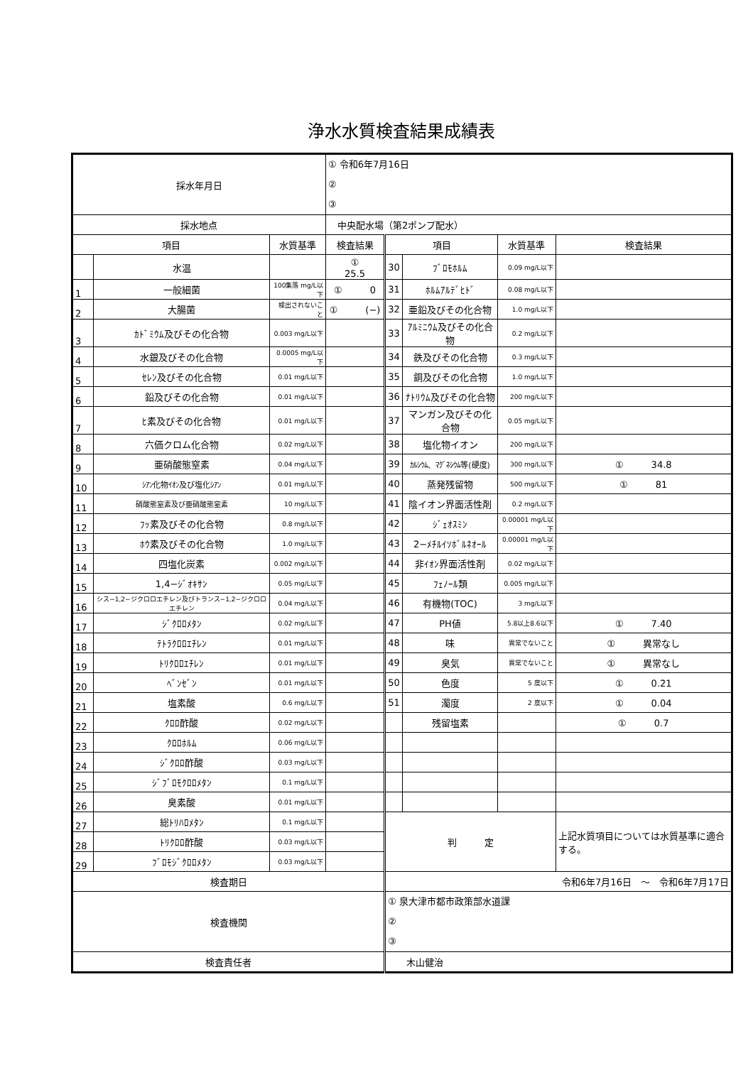浄水水質検査結果成績表
| 採水年月日 | | | ① 令和6年7月16日 ② ③ | | | | |
| 採水地点 | | | 中央配水場（第2ポンプ配水） | | | | |
| 項目 | | 水質基準 | 検査結果 | 項目 | | 水質基準 | 検査結果 |
| | 水温 | | ① 25.5 | 30 | ﾌﾞﾛﾓﾎﾙﾑ | 0.09 mg/L以下 | |
| 1 | 一般細菌 | 100集落 mg/L以下 | ① 0 | 31 | ﾎﾙﾑｱﾙﾃﾞﾋﾄﾞ | 0.08 mg/L以下 | |
| 2 | 大腸菌 | 検出されないこと | ① (−) | 32 | 亜鉛及びその化合物 | 1.0 mg/L以下 | |
| 3 | ｶﾄﾞﾐｳﾑ及びその化合物 | 0.003 mg/L以下 | | 33 | ｱﾙﾐﾆｳﾑ及びその化合物 | 0.2 mg/L以下 | |
| 4 | 水銀及びその化合物 | 0.0005 mg/L以下 | | 34 | 鉄及びその化合物 | 0.3 mg/L以下 | |
| 5 | ｾﾚﾝ及びその化合物 | 0.01 mg/L以下 | | 35 | 銅及びその化合物 | 1.0 mg/L以下 | |
| 6 | 鉛及びその化合物 | 0.01 mg/L以下 | | 36 | ﾅﾄﾘｳﾑ及びその化合物 | 200 mg/L以下 | |
| 7 | ﾋ素及びその化合物 | 0.01 mg/L以下 | | 37 | マンガン及びその化合物 | 0.05 mg/L以下 | |
| 8 | 六価クロム化合物 | 0.02 mg/L以下 | | 38 | 塩化物イオン | 200 mg/L以下 | |
| 9 | 亜硝酸態窒素 | 0.04 mg/L以下 | | 39 | ｶﾙｼｳﾑ、ﾏｸﾞﾈｼｳﾑ等(硬度) | 300 mg/L以下 | ① 34.8 |
| 10 | ｼｱﾝ化物ｲｵﾝ及び塩化ｼｱﾝ | 0.01 mg/L以下 | | 40 | 蒸発残留物 | 500 mg/L以下 | ① 81 |
| 11 | 硝酸態窒素及び亜硝酸態窒素 | 10 mg/L以下 | | 41 | 陰イオン界面活性剤 | 0.2 mg/L以下 | |
| 12 | ﾌｯ素及びその化合物 | 0.8 mg/L以下 | | 42 | ｼﾞｪｵｽﾐﾝ | 0.00001 mg/L以下 | |
| 13 | ﾎｳ素及びその化合物 | 1.0 mg/L以下 | | 43 | 2−ﾒﾁﾙｲｿﾎﾞﾙﾈｵｰﾙ | 0.00001 mg/L以下 | |
| 14 | 四塩化炭素 | 0.002 mg/L以下 | | 44 | 非ｲｵﾝ界面活性剤 | 0.02 mg/L以下 | |
| 15 | 1,4−ｼﾞｵｷｻﾝ | 0.05 mg/L以下 | | 45 | ﾌｪﾉｰﾙ類 | 0.005 mg/L以下 | |
| 16 | シス−1,2−ジクロロエチレン及びトランス−1,2−ジクロロエチレン | 0.04 mg/L以下 | | 46 | 有機物(TOC) | 3 mg/L以下 | |
| 17 | ｼﾞｸﾛﾛﾒﾀﾝ | 0.02 mg/L以下 | | 47 | PH値 | 5.8以上8.6以下 | ① 7.40 |
| 18 | ﾃﾄﾗｸﾛﾛｴﾁﾚﾝ | 0.01 mg/L以下 | | 48 | 味 | 異常でないこと | ① 異常なし |
| 19 | ﾄﾘｸﾛﾛｴﾁﾚﾝ | 0.01 mg/L以下 | | 49 | 臭気 | 異常でないこと | ① 異常なし |
| 20 | ﾍﾞﾝｾﾞﾝ | 0.01 mg/L以下 | | 50 | 色度 | 5 度以下 | ① 0.21 |
| 21 | 塩素酸 | 0.6 mg/L以下 | | 51 | 濁度 | 2 度以下 | ① 0.04 |
| 22 | ｸﾛﾛ酢酸 | 0.02 mg/L以下 | | | 残留塩素 | | ① 0.7 |
| 23 | ｸﾛﾛﾎﾙﾑ | 0.06 mg/L以下 | | | | | |
| 24 | ｼﾞｸﾛﾛ酢酸 | 0.03 mg/L以下 | | | | | |
| 25 | ｼﾞﾌﾞﾛﾓｸﾛﾛﾒﾀﾝ | 0.1 mg/L以下 | | | | | |
| 26 | 臭素酸 | 0.01 mg/L以下 | | | | | |
| 27 | 総ﾄﾘﾊﾛﾒﾀﾝ | 0.1 mg/L以下 | | 判 定 | | | 上記水質項目については水質基準に適合する。 |
| 28 | ﾄﾘｸﾛﾛ酢酸 | 0.03 mg/L以下 | | | | | |
| 29 | ﾌﾞﾛﾓｼﾞｸﾛﾛﾒﾀﾝ | 0.03 mg/L以下 | | | | | |
| 検査期日 | | | | 令和6年7月16日 〜 令和6年7月17日 | | | |
| 検査機関 | | | | ① 泉大津市都市政策部水道課 ② ③ | | | |
| 検査責任者 | | | | 木山健治 | | | |